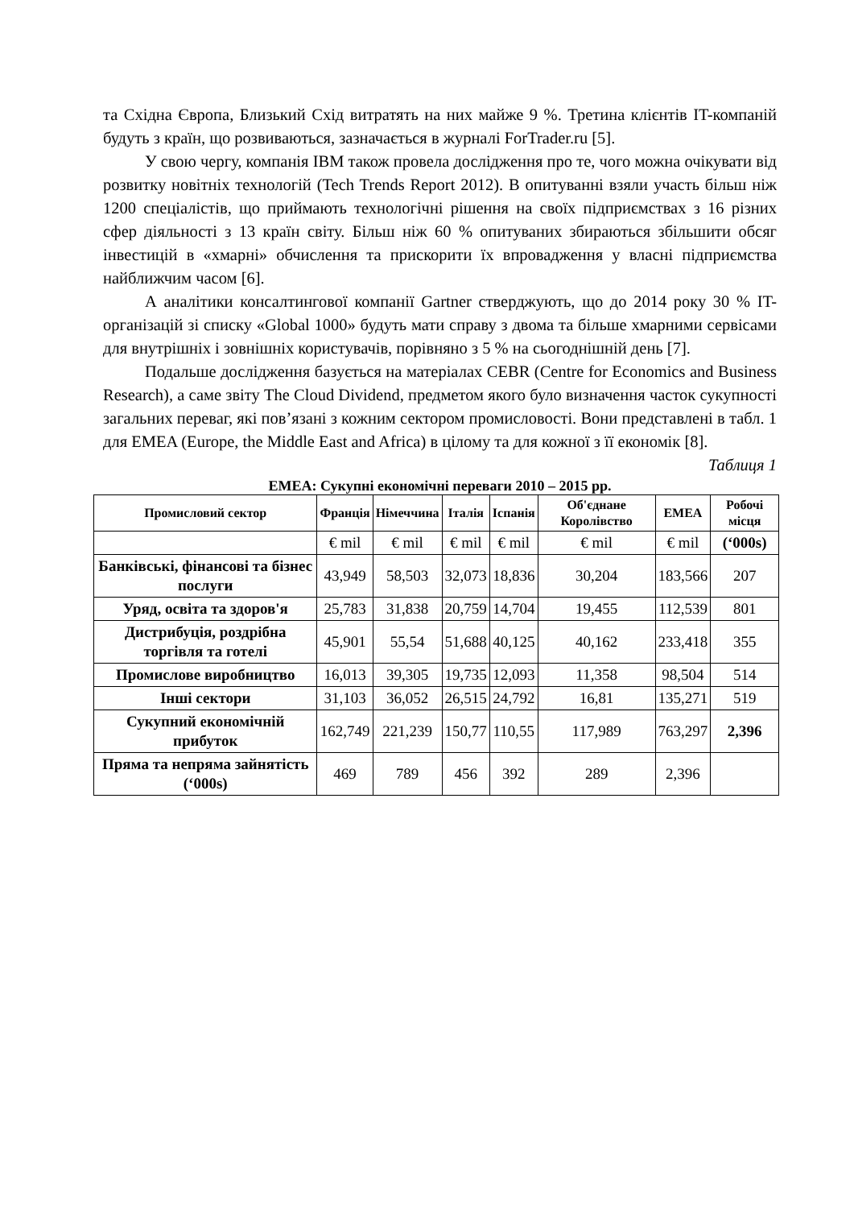та Східна Європа, Близький Схід витратять на них майже 9 %. Третина клієнтів IT-компаній будуть з країн, що розвиваються, зазначається в журналі ForTrader.ru [5].
У свою чергу, компанія IBM також провела дослідження про те, чого можна очікувати від розвитку новітніх технологій (Tech Trends Report 2012). В опитуванні взяли участь більш ніж 1200 спеціалістів, що приймають технологічні рішення на своїх підприємствах з 16 різних сфер діяльності з 13 країн світу. Більш ніж 60 % опитуваних збираються збільшити обсяг інвестицій в «хмарні» обчислення та прискорити їх впровадження у власні підприємства найближчим часом [6].
А аналітики консалтингової компанії Gartner стверджують, що до 2014 року 30 % IT-організацій зі списку «Global 1000» будуть мати справу з двома та більше хмарними сервісами для внутрішніх і зовнішніх користувачів, порівняно з 5 % на сьогоднішній день [7].
Подальше дослідження базується на матеріалах CEBR (Centre for Economics and Business Research), а саме звіту The Cloud Dividend, предметом якого було визначення часток сукупності загальних переваг, які пов’язані з кожним сектором промисловості. Вони представлені в табл. 1 для EMEA (Europe, the Middle East and Africa) в цілому та для кожної з її економік [8].
Таблиця 1
EMEA: Сукупні економічні переваги 2010 – 2015 рр.
| Промисловий сектор | Франція | Німеччина | Італія | Іспанія | Об'єднане Королівство | EMEA | Робочі місця |
| --- | --- | --- | --- | --- | --- | --- | --- |
| | € mil | € mil | € mil | € mil | € mil | € mil | (‘000s) |
| Банківські, фінансові та бізнес послуги | 43,949 | 58,503 | 32,073 | 18,836 | 30,204 | 183,566 | 207 |
| Уряд, освіта та здоров'я | 25,783 | 31,838 | 20,759 | 14,704 | 19,455 | 112,539 | 801 |
| Дистрибуція, роздрібна торгівля та готелі | 45,901 | 55,54 | 51,688 | 40,125 | 40,162 | 233,418 | 355 |
| Промислове виробництво | 16,013 | 39,305 | 19,735 | 12,093 | 11,358 | 98,504 | 514 |
| Інші сектори | 31,103 | 36,052 | 26,515 | 24,792 | 16,81 | 135,271 | 519 |
| Сукупний економічній прибуток | 162,749 | 221,239 | 150,77 | 110,55 | 117,989 | 763,297 | 2,396 |
| Пряма та непряма зайнятість (‘000s) | 469 | 789 | 456 | 392 | 289 | 2,396 | |